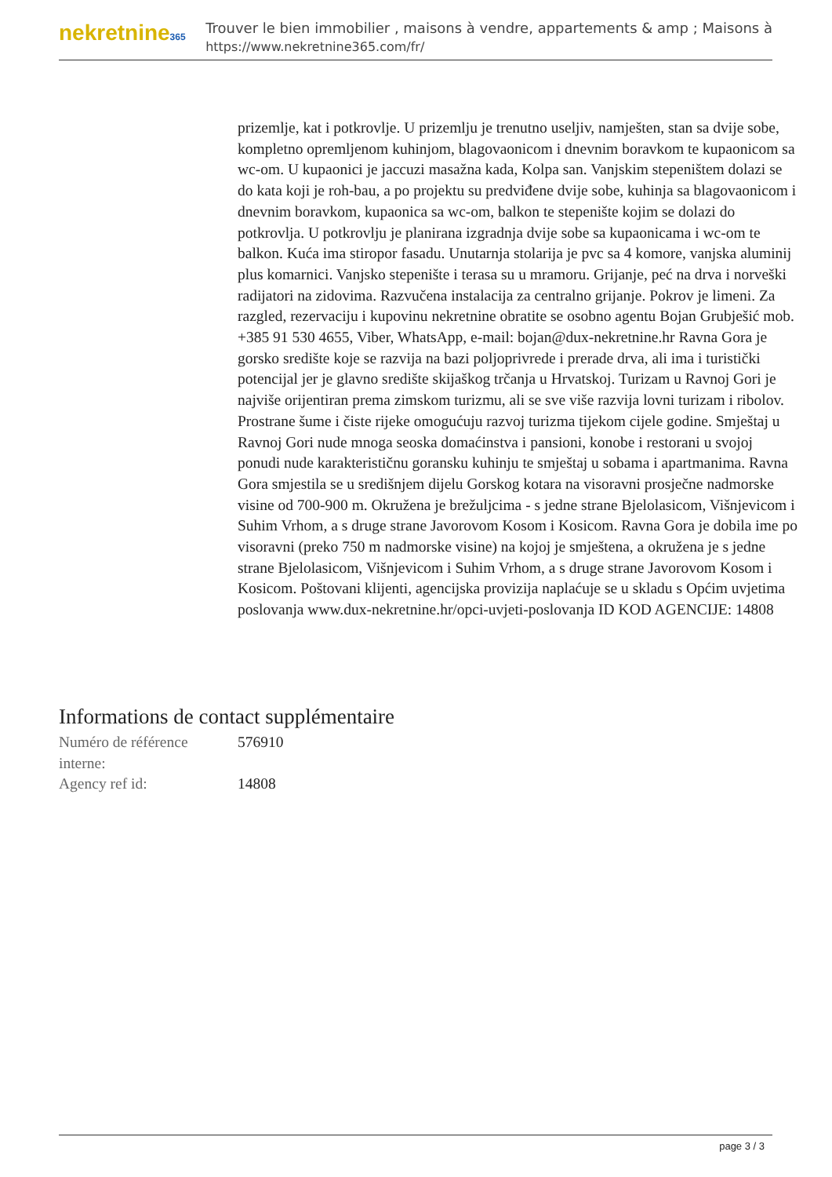nekretnine365
Trouver le bien immobilier , maisons à vendre, appartements & amp ; Maisons à
https://www.nekretnine365.com/fr/
prizemlje, kat i potkrovlje. U prizemlju je trenutno useljiv, namješten, stan sa dvije sobe, kompletno opremljenom kuhinjom, blagovaonicom i dnevnim boravkom te kupaonicom sa wc-om. U kupaonici je jaccuzi masažna kada, Kolpa san. Vanjskim stepeništem dolazi se do kata koji je roh-bau, a po projektu su predviđene dvije sobe, kuhinja sa blagovaonicom i dnevnim boravkom, kupaonica sa wc-om, balkon te stepenište kojim se dolazi do potkrovlja. U potkrovlju je planirana izgradnja dvije sobe sa kupaonicama i wc-om te balkon. Kuća ima stiropor fasadu. Unutarnja stolarija je pvc sa 4 komore, vanjska aluminij plus komarnici. Vanjsko stepenište i terasa su u mramoru. Grijanje, peć na drva i norveški radijatori na zidovima. Razvučena instalacija za centralno grijanje. Pokrov je limeni. Za razgled, rezervaciju i kupovinu nekretnine obratite se osobno agentu Bojan Grubješić mob. +385 91 530 4655, Viber, WhatsApp, e-mail: bojan@dux-nekretnine.hr Ravna Gora je gorsko središte koje se razvija na bazi poljoprivrede i prerade drva, ali ima i turistički potencijal jer je glavno središte skijaškog trčanja u Hrvatskoj. Turizam u Ravnoj Gori je najviše orijentiran prema zimskom turizmu, ali se sve više razvija lovni turizam i ribolov. Prostrane šume i čiste rijeke omogućuju razvoj turizma tijekom cijele godine. Smještaj u Ravnoj Gori nude mnoga seoska domaćinstva i pansioni, konobe i restorani u svojoj ponudi nude karakterističnu goransku kuhinju te smještaj u sobama i apartmanima. Ravna Gora smjestila se u središnjem dijelu Gorskog kotara na visoravni prosječne nadmorske visine od 700-900 m. Okružena je brežuljcima - s jedne strane Bjelolasicom, Višnjevicom i Suhim Vrhom, a s druge strane Javorovom Kosom i Kosicom. Ravna Gora je dobila ime po visoravni (preko 750 m nadmorske visine) na kojoj je smještena, a okružena je s jedne strane Bjelolasicom, Višnjevicom i Suhim Vrhom, a s druge strane Javorovom Kosom i Kosicom. Poštovani klijenti, agencijska provizija naplaćuje se u skladu s Općim uvjetima poslovanja www.dux-nekretnine.hr/opci-uvjeti-poslovanja ID KOD AGENCIJE: 14808
Informations de contact supplémentaire
| Numéro de référence interne: | 576910 |
| Agency ref id: | 14808 |
page 3 / 3